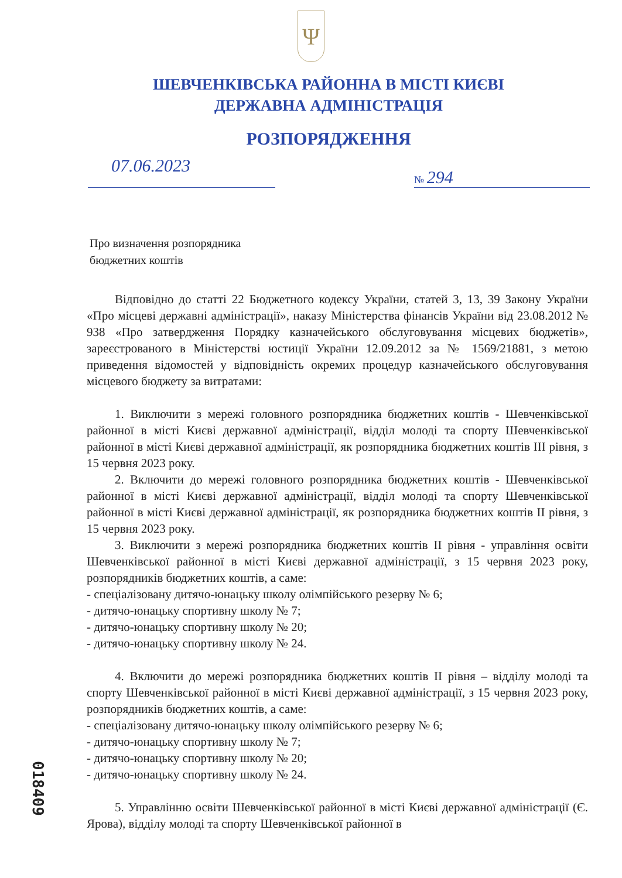Ψ
ШЕВЧЕНКІВСЬКА РАЙОННА В МІСТІ КИЄВІ
ДЕРЖАВНА АДМІНІСТРАЦІЯ
РОЗПОРЯДЖЕННЯ
07.06.2023
№ 294
Про визначення розпорядника
бюджетних коштів
Відповідно до статті 22 Бюджетного кодексу України, статей 3, 13, 39 Закону України «Про місцеві державні адміністрації», наказу Міністерства фінансів України від 23.08.2012 № 938 «Про затвердження Порядку казначейського обслуговування місцевих бюджетів», зареєстрованого в Міністерстві юстиції України 12.09.2012 за № 1569/21881, з метою приведення відомостей у відповідність окремих процедур казначейського обслуговування місцевого бюджету за витратами:
1. Виключити з мережі головного розпорядника бюджетних коштів - Шевченківської районної в місті Києві державної адміністрації, відділ молоді та спорту Шевченківської районної в місті Києві державної адміністрації, як розпорядника бюджетних коштів ІІІ рівня, з 15 червня 2023 року.
2. Включити до мережі головного розпорядника бюджетних коштів - Шевченківської районної в місті Києві державної адміністрації, відділ молоді та спорту Шевченківської районної в місті Києві державної адміністрації, як розпорядника бюджетних коштів ІІ рівня, з 15 червня 2023 року.
3. Виключити з мережі розпорядника бюджетних коштів ІІ рівня - управління освіти Шевченківської районної в місті Києві державної адміністрації, з 15 червня 2023 року, розпорядників бюджетних коштів, а саме:
- спеціалізовану дитячо-юнацьку школу олімпійського резерву № 6;
- дитячо-юнацьку спортивну школу № 7;
- дитячо-юнацьку спортивну школу № 20;
- дитячо-юнацьку спортивну школу № 24.
4. Включити до мережі розпорядника бюджетних коштів ІІ рівня – відділу молоді та спорту Шевченківської районної в місті Києві державної адміністрації, з 15 червня 2023 року, розпорядників бюджетних коштів, а саме:
- спеціалізовану дитячо-юнацьку школу олімпійського резерву № 6;
- дитячо-юнацьку спортивну школу № 7;
- дитячо-юнацьку спортивну школу № 20;
- дитячо-юнацьку спортивну школу № 24.
5. Управлінню освіти Шевченківської районної в місті Києві державної адміністрації (Є. Ярова), відділу молоді та спорту Шевченківської районної в
018409